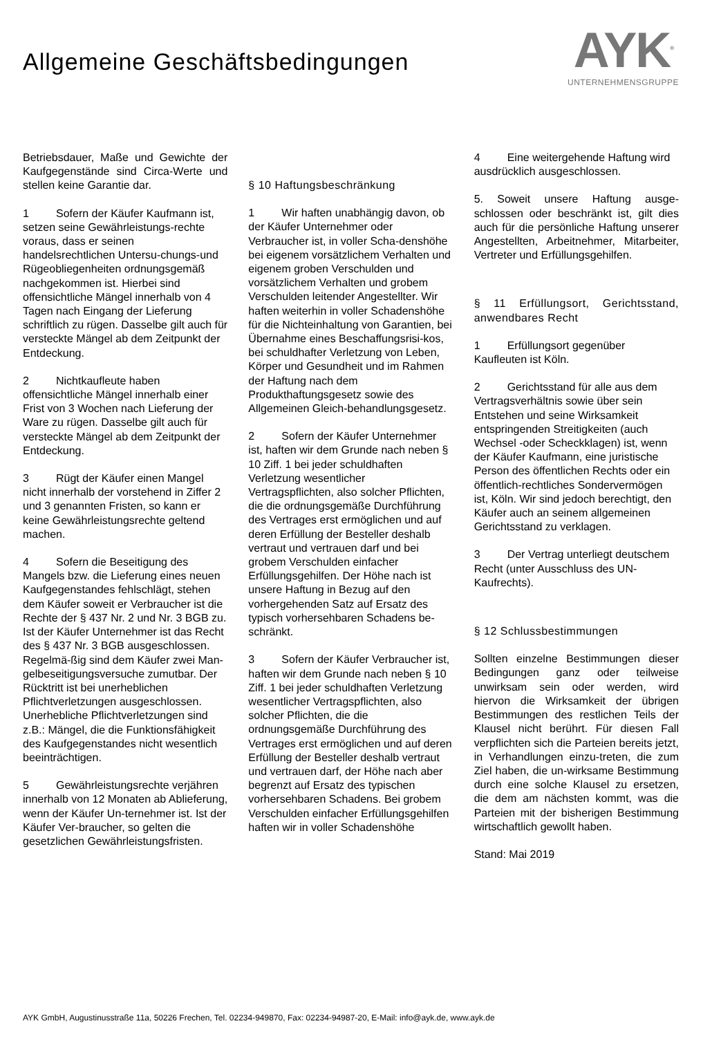Allgemeine Geschäftsbedingungen
AYK<sup>®</sup>
UNTERNEHMENSGRUPPE
Betriebsdauer, Maße und Gewichte der Kaufgegenstände sind Circa-Werte und stellen keine Garantie dar.
1 Sofern der Käufer Kaufmann ist, setzen seine Gewährleistungs-rechte voraus, dass er seinen handelsrechtlichen Untersu-chungs-und Rügeobliegenheiten ordnungsgemäß nachgekommen ist. Hierbei sind offensichtliche Mängel innerhalb von 4 Tagen nach Eingang der Lieferung schriftlich zu rügen. Dasselbe gilt auch für versteckte Mängel ab dem Zeitpunkt der Entdeckung.
2 Nichtkaufleute haben offensichtliche Mängel innerhalb einer Frist von 3 Wochen nach Lieferung der Ware zu rügen. Dasselbe gilt auch für versteckte Mängel ab dem Zeitpunkt der Entdeckung.
3 Rügt der Käufer einen Mangel nicht innerhalb der vorstehend in Ziffer 2 und 3 genannten Fristen, so kann er keine Gewährleistungsrechte geltend machen.
4 Sofern die Beseitigung des Mangels bzw. die Lieferung eines neuen Kaufgegenstandes fehlschlägt, stehen dem Käufer soweit er Verbraucher ist die Rechte der § 437 Nr. 2 und Nr. 3 BGB zu. Ist der Käufer Unternehmer ist das Recht des § 437 Nr. 3 BGB ausgeschlossen. Regelmä-ßig sind dem Käufer zwei Man-gelbeseitigungsversuche zumutbar. Der Rücktritt ist bei unerheblichen Pflichtverletzungen ausgeschlossen. Unerhebliche Pflichtverletzungen sind z.B.: Mängel, die die Funktionsfähigkeit des Kaufgegenstandes nicht wesentlich beeinträchtigen.
5 Gewährleistungsrechte verjähren innerhalb von 12 Monaten ab Ablieferung, wenn der Käufer Un-ternehmer ist. Ist der Käufer Ver-braucher, so gelten die gesetzlichen Gewährleistungsfristen.
§ 10 Haftungsbeschränkung
1 Wir haften unabhängig davon, ob der Käufer Unternehmer oder Verbraucher ist, in voller Scha-denshöhe bei eigenem vorsätzlichem Verhalten und eigenem groben Verschulden und vorsätzlichem Verhalten und grobem Verschulden leitender Angestellter. Wir haften weiterhin in voller Schadenshöhe für die Nichteinhaltung von Garantien, bei Übernahme eines Beschaffungsrisi-kos, bei schuldhafter Verletzung von Leben, Körper und Gesundheit und im Rahmen der Haftung nach dem Produkthaftungsgesetz sowie des Allgemeinen Gleich-behandlungsgesetz.
2 Sofern der Käufer Unternehmer ist, haften wir dem Grunde nach neben § 10 Ziff. 1 bei jeder schuldhaften Verletzung wesentlicher Vertragspflichten, also solcher Pflichten, die die ordnungsgemäße Durchführung des Vertrages erst ermöglichen und auf deren Erfüllung der Besteller deshalb vertraut und vertrauen darf und bei grobem Verschulden einfacher Erfüllungsgehilfen. Der Höhe nach ist unsere Haftung in Bezug auf den vorhergehenden Satz auf Ersatz des typisch vorhersehbaren Schadens be-schränkt.
3 Sofern der Käufer Verbraucher ist, haften wir dem Grunde nach neben § 10 Ziff. 1 bei jeder schuldhaften Verletzung wesentlicher Vertragspflichten, also solcher Pflichten, die die ordnungsgemäße Durchführung des Vertrages erst ermöglichen und auf deren Erfüllung der Besteller deshalb vertraut und vertrauen darf, der Höhe nach aber begrenzt auf Ersatz des typischen vorhersehbaren Schadens. Bei grobem Verschulden einfacher Erfüllungsgehilfen haften wir in voller Schadenshöhe
4 Eine weitergehende Haftung wird ausdrücklich ausgeschlossen.
5. Soweit unsere Haftung ausge-schlossen oder beschränkt ist, gilt dies auch für die persönliche Haftung unserer Angestellten, Arbeitnehmer, Mitarbeiter, Vertreter und Erfüllungsgehilfen.
§ 11 Erfüllungsort, Gerichtsstand, anwendbares Recht
1 Erfüllungsort gegenüber Kaufleuten ist Köln.
2 Gerichtsstand für alle aus dem Vertragsverhältnis sowie über sein Entstehen und seine Wirksamkeit entspringenden Streitigkeiten (auch Wechsel -oder Scheckklagen) ist, wenn der Käufer Kaufmann, eine juristische Person des öffentlichen Rechts oder ein öffentlich-rechtliches Sondervermögen ist, Köln. Wir sind jedoch berechtigt, den Käufer auch an seinem allgemeinen Gerichtsstand zu verklagen.
3 Der Vertrag unterliegt deutschem Recht (unter Ausschluss des UN-Kaufrechts).
§ 12 Schlussbestimmungen
Sollten einzelne Bestimmungen dieser Bedingungen ganz oder teilweise unwirksam sein oder werden, wird hiervon die Wirksamkeit der übrigen Bestimmungen des restlichen Teils der Klausel nicht berührt. Für diesen Fall verpflichten sich die Parteien bereits jetzt, in Verhandlungen einzu-treten, die zum Ziel haben, die un-wirksame Bestimmung durch eine solche Klausel zu ersetzen, die dem am nächsten kommt, was die Parteien mit der bisherigen Bestimmung wirtschaftlich gewollt haben.
Stand: Mai 2019
AYK GmbH, Augustinusstraße 11a, 50226 Frechen, Tel. 02234-949870, Fax: 02234-94987-20, E-Mail: info@ayk.de, www.ayk.de